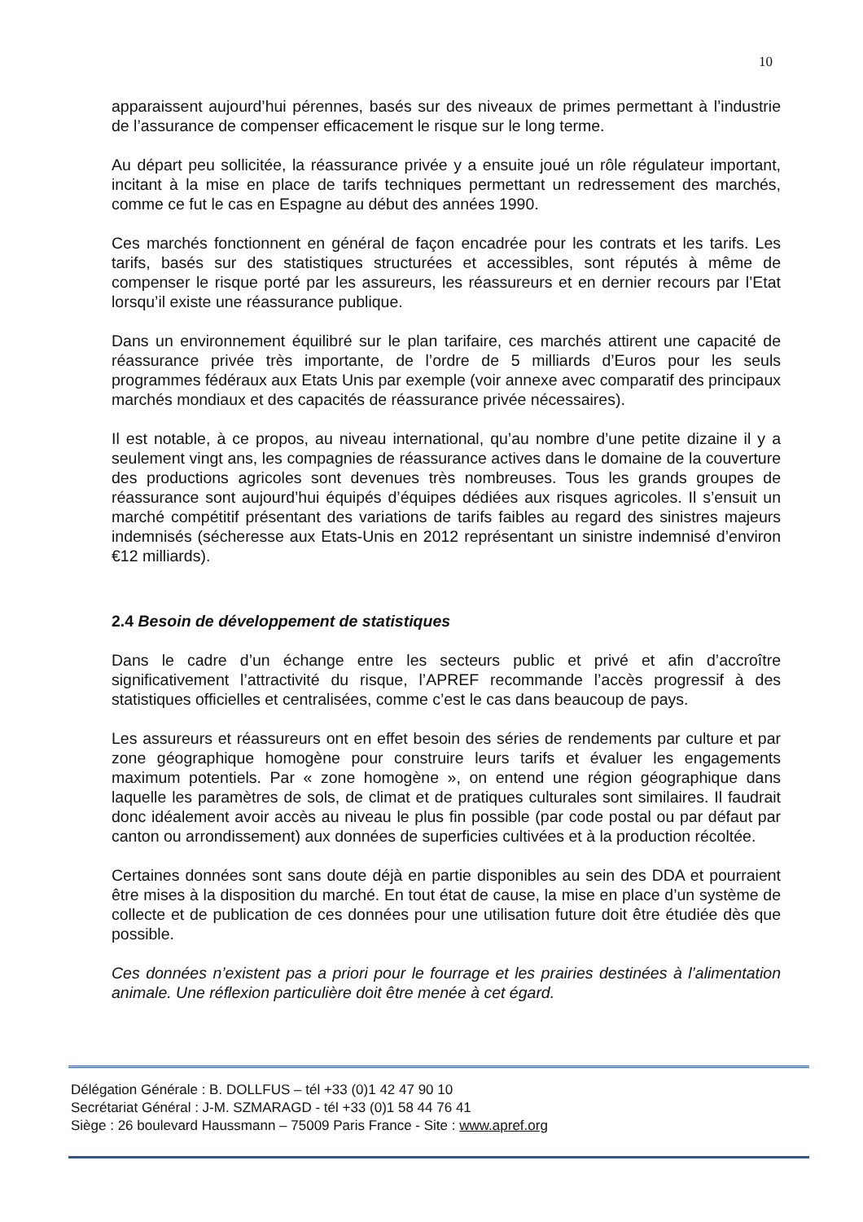10
apparaissent aujourd’hui pérennes, basés sur des niveaux de primes permettant à l’industrie de l’assurance de compenser efficacement le risque sur le long terme.
Au départ peu sollicitée, la réassurance privée y a ensuite joué un rôle régulateur important, incitant à la mise en place de tarifs techniques permettant un redressement des marchés, comme ce fut le cas en Espagne au début des années 1990.
Ces marchés fonctionnent en général de façon encadrée pour les contrats et les tarifs. Les tarifs, basés sur des statistiques structurées et accessibles, sont réputés à même de compenser le risque porté par les assureurs, les réassureurs et en dernier recours par l’Etat lorsqu’il existe une réassurance publique.
Dans un environnement équilibré sur le plan tarifaire, ces marchés attirent une capacité de réassurance privée très importante, de l’ordre de 5 milliards d’Euros pour les seuls programmes fédéraux aux Etats Unis par exemple (voir annexe avec comparatif des principaux marchés mondiaux et des capacités de réassurance privée nécessaires).
Il est notable, à ce propos, au niveau international, qu’au nombre d’une petite dizaine il y a seulement vingt ans, les compagnies de réassurance actives dans le domaine de la couverture des productions agricoles sont devenues très nombreuses. Tous les grands groupes de réassurance sont aujourd’hui équipés d’équipes dédiées aux risques agricoles. Il s’ensuit un marché compétitif présentant des variations de tarifs faibles au regard des sinistres majeurs indemnisés (sécheresse aux Etats-Unis en 2012 représentant un sinistre indemnisé d’environ €12 milliards).
2.4 Besoin de développement de statistiques
Dans le cadre d’un échange entre les secteurs public et privé et afin d’accroître significativement l’attractivité du risque, l’APREF recommande l’accès progressif à des statistiques officielles et centralisées, comme c’est le cas dans beaucoup de pays.
Les assureurs et réassureurs ont en effet besoin des séries de rendements par culture et par zone géographique homogène pour construire leurs tarifs et évaluer les engagements maximum potentiels. Par « zone homogène », on entend une région géographique dans laquelle les paramètres de sols, de climat et de pratiques culturales sont similaires. Il faudrait donc idéalement avoir accès au niveau le plus fin possible (par code postal ou par défaut par canton ou arrondissement) aux données de superficies cultivées et à la production récoltée.
Certaines données sont sans doute déjà en partie disponibles au sein des DDA et pourraient être mises à la disposition du marché. En tout état de cause, la mise en place d’un système de collecte et de publication de ces données pour une utilisation future doit être étudiée dès que possible.
Ces données n’existent pas a priori pour le fourrage et les prairies destinées à l’alimentation animale. Une réflexion particulière doit être menée à cet égard.
Délégation Générale : B. DOLLFUS – tél +33 (0)1 42 47 90 10
Secrétariat Général : J-M. SZMARAGD - tél +33 (0)1 58 44 76 41
Siège : 26 boulevard Haussmann – 75009 Paris France - Site : www.apref.org